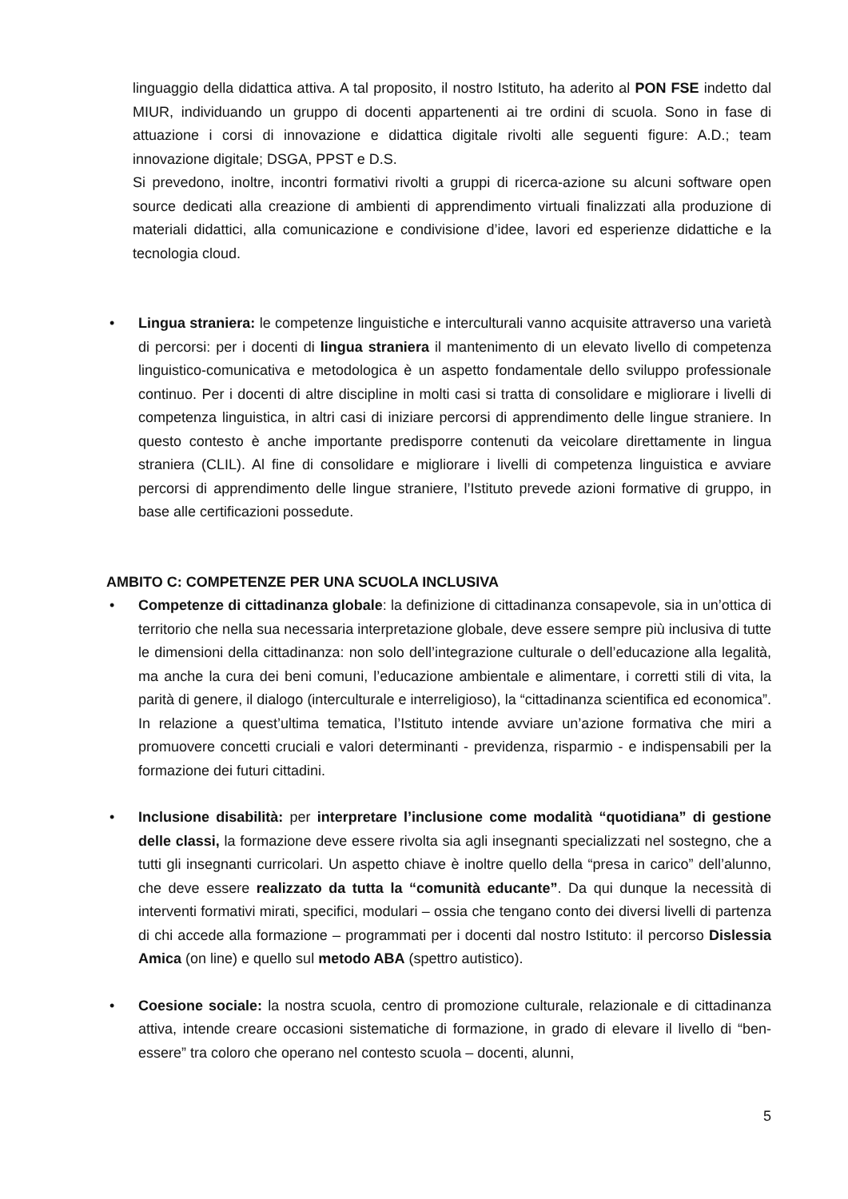linguaggio della didattica attiva. A tal proposito, il nostro Istituto, ha aderito al PON FSE indetto dal MIUR, individuando un gruppo di docenti appartenenti ai tre ordini di scuola. Sono in fase di attuazione i corsi di innovazione e didattica digitale rivolti alle seguenti figure: A.D.; team innovazione digitale; DSGA, PPST e D.S.
Si prevedono, inoltre, incontri formativi rivolti a gruppi di ricerca-azione su alcuni software open source dedicati alla creazione di ambienti di apprendimento virtuali finalizzati alla produzione di materiali didattici, alla comunicazione e condivisione d’idee, lavori ed esperienze didattiche e la tecnologia cloud.
• Lingua straniera: le competenze linguistiche e interculturali vanno acquisite attraverso una varietà di percorsi: per i docenti di lingua straniera il mantenimento di un elevato livello di competenza linguistico-comunicativa e metodologica è un aspetto fondamentale dello sviluppo professionale continuo. Per i docenti di altre discipline in molti casi si tratta di consolidare e migliorare i livelli di competenza linguistica, in altri casi di iniziare percorsi di apprendimento delle lingue straniere. In questo contesto è anche importante predisporre contenuti da veicolare direttamente in lingua straniera (CLIL). Al fine di consolidare e migliorare i livelli di competenza linguistica e avviare percorsi di apprendimento delle lingue straniere, l’Istituto prevede azioni formative di gruppo, in base alle certificazioni possedute.
AMBITO C: COMPETENZE PER UNA SCUOLA INCLUSIVA
• Competenze di cittadinanza globale: la definizione di cittadinanza consapevole, sia in un’ottica di territorio che nella sua necessaria interpretazione globale, deve essere sempre più inclusiva di tutte le dimensioni della cittadinanza: non solo dell’integrazione culturale o dell’educazione alla legalità, ma anche la cura dei beni comuni, l’educazione ambientale e alimentare, i corretti stili di vita, la parità di genere, il dialogo (interculturale e interreligioso), la “cittadinanza scientifica ed economica”. In relazione a quest’ultima tematica, l’Istituto intende avviare un’azione formativa che miri a promuovere concetti cruciali e valori determinanti - previdenza, risparmio - e indispensabili per la formazione dei futuri cittadini.
• Inclusione disabilità: per interpretare l’inclusione come modalità “quotidiana” di gestione delle classi, la formazione deve essere rivolta sia agli insegnanti specializzati nel sostegno, che a tutti gli insegnanti curricolari. Un aspetto chiave è inoltre quello della “presa in carico” dell’alunno, che deve essere realizzato da tutta la “comunità educante”. Da qui dunque la necessità di interventi formativi mirati, specifici, modulari – ossia che tengano conto dei diversi livelli di partenza di chi accede alla formazione – programmati per i docenti dal nostro Istituto: il percorso Dislessia Amica (on line) e quello sul metodo ABA (spettro autistico).
• Coesione sociale: la nostra scuola, centro di promozione culturale, relazionale e di cittadinanza attiva, intende creare occasioni sistematiche di formazione, in grado di elevare il livello di “ben-essere” tra coloro che operano nel contesto scuola – docenti, alunni,
5